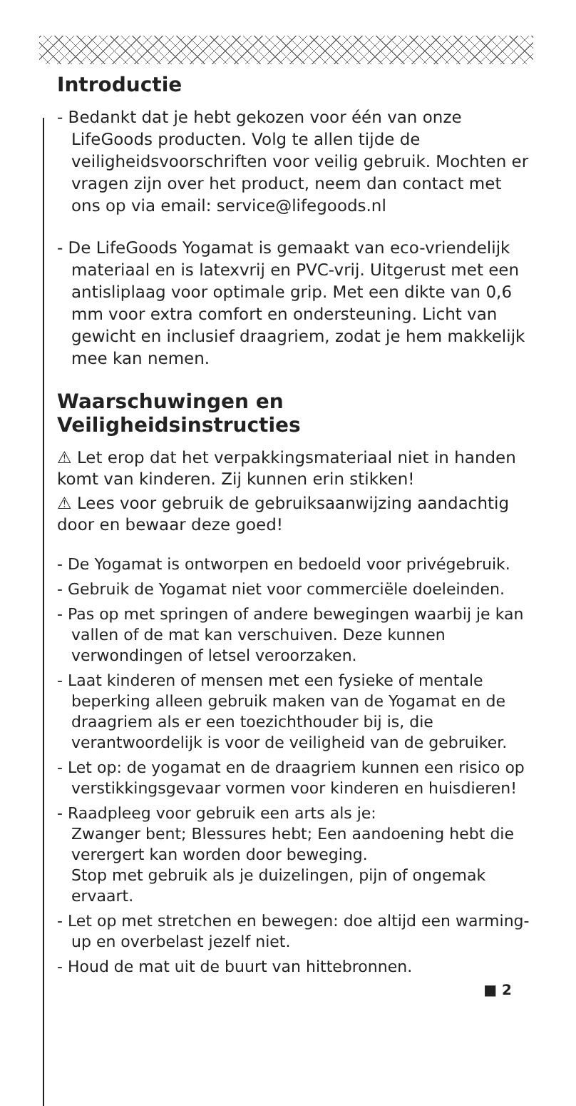Introductie
- Bedankt dat je hebt gekozen voor één van onze LifeGoods producten. Volg te allen tijde de veiligheidsvoorschriften voor veilig gebruik. Mochten er vragen zijn over het product, neem dan contact met ons op via email: service@lifegoods.nl
- De LifeGoods Yogamat is gemaakt van eco-vriendelijk materiaal en is latexvrij en PVC-vrij. Uitgerust met een antisliplaag voor optimale grip. Met een dikte van 0,6 mm voor extra comfort en ondersteuning. Licht van gewicht en inclusief draagriem, zodat je hem makkelijk mee kan nemen.
Waarschuwingen en Veiligheidsinstructies
⚠ Let erop dat het verpakkingsmateriaal niet in handen komt van kinderen. Zij kunnen erin stikken!
⚠ Lees voor gebruik de gebruiksaanwijzing aandachtig door en bewaar deze goed!
- De Yogamat is ontworpen en bedoeld voor privégebruik.
- Gebruik de Yogamat niet voor commerciële doeleinden.
- Pas op met springen of andere bewegingen waarbij je kan vallen of de mat kan verschuiven. Deze kunnen verwondingen of letsel veroorzaken.
- Laat kinderen of mensen met een fysieke of mentale beperking alleen gebruik maken van de Yogamat en de draagriem als er een toezichthouder bij is, die verantwoordelijk is voor de veiligheid van de gebruiker.
- Let op: de yogamat en de draagriem kunnen een risico op verstikkingsgevaar vormen voor kinderen en huisdieren!
- Raadpleeg voor gebruik een arts als je:
Zwanger bent; Blessures hebt; Een aandoening hebt die verergert kan worden door beweging.
Stop met gebruik als je duizelingen, pijn of ongemak ervaart.
- Let op met stretchen en bewegen: doe altijd een warming-up en overbelast jezelf niet.
- Houd de mat uit de buurt van hittebronnen.
■ 2